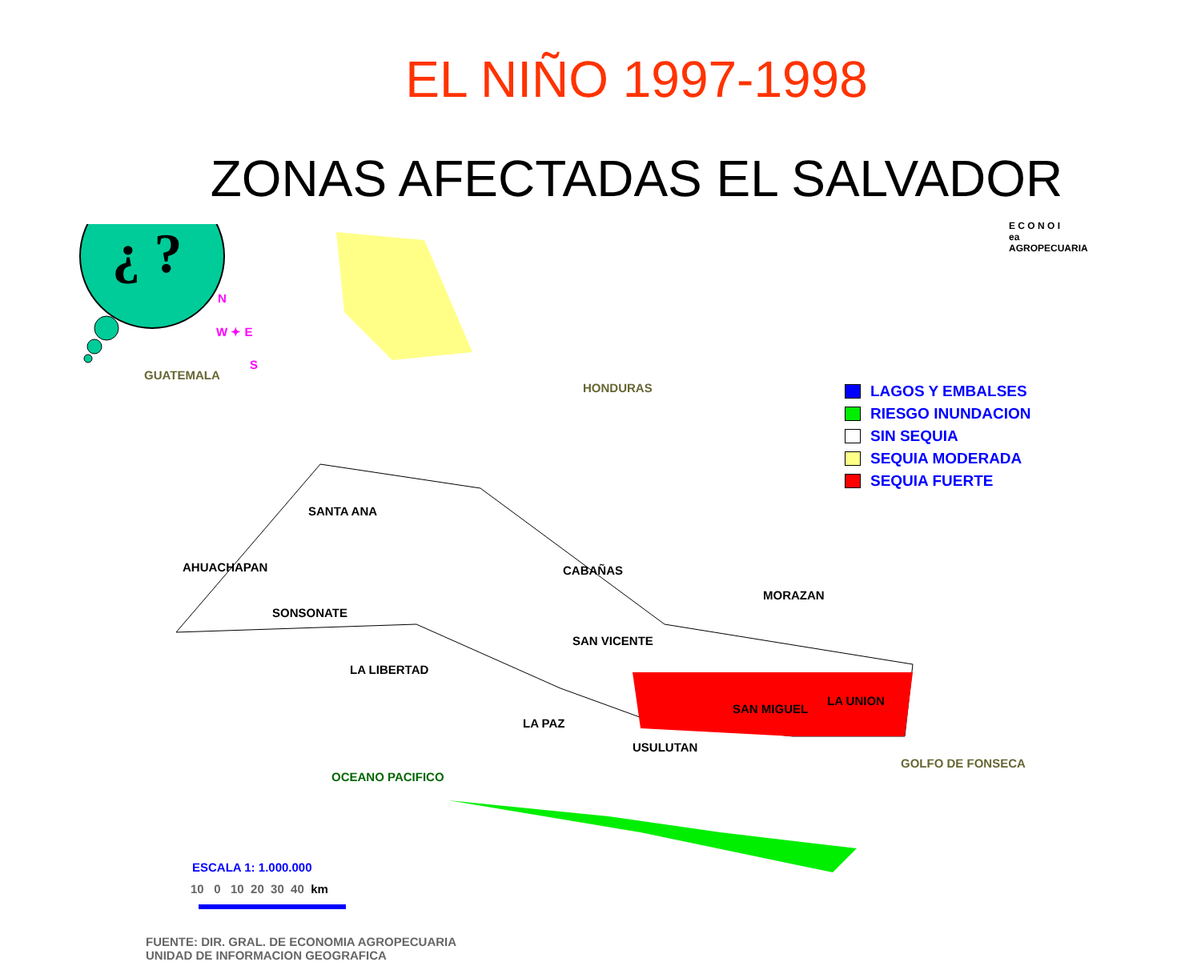EL NIÑO 1997-1998
ZONAS AFECTADAS EL SALVADOR
¿ ?
GUATEMALA
HONDURAS
SANTA ANA
AHUACHAPAN
SONSONATE
LA LIBERTAD
CABAÑAS
SAN VICENTE
LA PAZ
MORAZAN
SAN MIGUEL
LA UNION
USULUTAN
GOLFO DE FONSECA
OCEANO PACIFICO
N
W ✦ E
S
E C O N O I
ea
AGROPECUARIA
ESCALA 1: 1.000.000
10 0 10 20 30 40 km
FUENTE: DIR. GRAL. DE ECONOMIA AGROPECUARIA
UNIDAD DE INFORMACION GEOGRAFICA
LAGOS Y EMBALSES
RIESGO INUNDACION
SIN SEQUIA
SEQUIA MODERADA
SEQUIA FUERTE